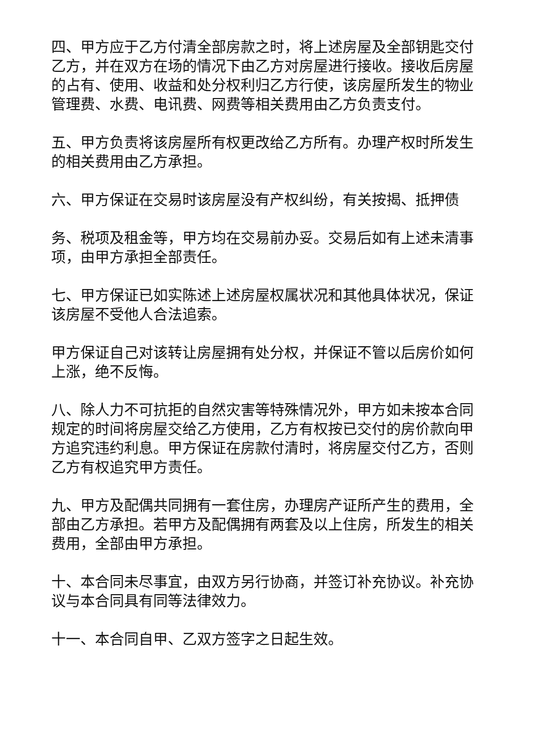四、甲方应于乙方付清全部房款之时，将上述房屋及全部钥匙交付乙方，并在双方在场的情况下由乙方对房屋进行接收。接收后房屋的占有、使用、收益和处分权利归乙方行使，该房屋所发生的物业管理费、水费、电讯费、网费等相关费用由乙方负责支付。
五、甲方负责将该房屋所有权更改给乙方所有。办理产权时所发生的相关费用由乙方承担。
六、甲方保证在交易时该房屋没有产权纠纷，有关按揭、抵押债
务、税项及租金等，甲方均在交易前办妥。交易后如有上述未清事项，由甲方承担全部责任。
七、甲方保证已如实陈述上述房屋权属状况和其他具体状况，保证该房屋不受他人合法追索。
甲方保证自己对该转让房屋拥有处分权，并保证不管以后房价如何上涨，绝不反悔。
八、除人力不可抗拒的自然灾害等特殊情况外，甲方如未按本合同规定的时间将房屋交给乙方使用，乙方有权按已交付的房价款向甲方追究违约利息。甲方保证在房款付清时，将房屋交付乙方，否则乙方有权追究甲方责任。
九、甲方及配偶共同拥有一套住房，办理房产证所产生的费用，全部由乙方承担。若甲方及配偶拥有两套及以上住房，所发生的相关费用，全部由甲方承担。
十、本合同未尽事宜，由双方另行协商，并签订补充协议。补充协议与本合同具有同等法律效力。
十一、本合同自甲、乙双方签字之日起生效。